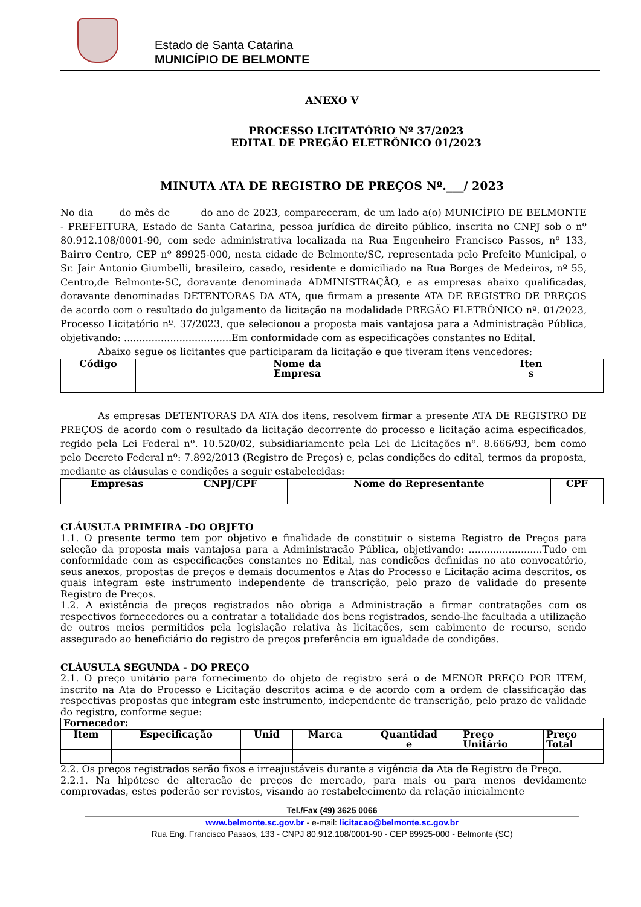Estado de Santa Catarina
MUNICÍPIO DE BELMONTE
ANEXO V
PROCESSO LICITATÓRIO Nº 37/2023
EDITAL DE PREGÃO ELETRÔNICO 01/2023
MINUTA ATA DE REGISTRO DE PREÇOS Nº.___/ 2023
No dia ____ do mês de _____ do ano de 2023, compareceram, de um lado a(o) MUNICÍPIO DE BELMONTE - PREFEITURA, Estado de Santa Catarina, pessoa jurídica de direito público, inscrita no CNPJ sob o nº 80.912.108/0001-90, com sede administrativa localizada na Rua Engenheiro Francisco Passos, nº 133, Bairro Centro, CEP nº 89925-000, nesta cidade de Belmonte/SC, representada pelo Prefeito Municipal, o Sr. Jair Antonio Giumbelli, brasileiro, casado, residente e domiciliado na Rua Borges de Medeiros, nº 55, Centro,de Belmonte-SC, doravante denominada ADMINISTRAÇÃO, e as empresas abaixo qualificadas, doravante denominadas DETENTORAS DA ATA, que firmam a presente ATA DE REGISTRO DE PREÇOS de acordo com o resultado do julgamento da licitação na modalidade PREGÃO ELETRÔNICO nº. 01/2023, Processo Licitatório nº. 37/2023, que selecionou a proposta mais vantajosa para a Administração Pública, objetivando: ...................................Em conformidade com as especificações constantes no Edital.
Abaixo segue os licitantes que participaram da licitação e que tiveram itens vencedores:
| Código | Nome da Empresa | Iten s |
| --- | --- | --- |
As empresas DETENTORAS DA ATA dos itens, resolvem firmar a presente ATA DE REGISTRO DE PREÇOS de acordo com o resultado da licitação decorrente do processo e licitação acima especificados, regido pela Lei Federal nº. 10.520/02, subsidiariamente pela Lei de Licitações nº. 8.666/93, bem como pelo Decreto Federal nº: 7.892/2013 (Registro de Preços) e, pelas condições do edital, termos da proposta, mediante as cláusulas e condições a seguir estabelecidas:
| Empresas | CNPJ/CPF | Nome do Representante | CPF |
| --- | --- | --- | --- |
CLÁUSULA PRIMEIRA -DO OBJETO
1.1. O presente termo tem por objetivo e finalidade de constituir o sistema Registro de Preços para seleção da proposta mais vantajosa para a Administração Pública, objetivando: ........................Tudo em conformidade com as especificações constantes no Edital, nas condições definidas no ato convocatório, seus anexos, propostas de preços e demais documentos e Atas do Processo e Licitação acima descritos, os quais integram este instrumento independente de transcrição, pelo prazo de validade do presente Registro de Preços.
1.2. A existência de preços registrados não obriga a Administração a firmar contratações com os respectivos fornecedores ou a contratar a totalidade dos bens registrados, sendo-lhe facultada a utilização de outros meios permitidos pela legislação relativa às licitações, sem cabimento de recurso, sendo assegurado ao beneficiário do registro de preços preferência em igualdade de condições.
CLÁUSULA SEGUNDA - DO PREÇO
2.1. O preço unitário para fornecimento do objeto de registro será o de MENOR PREÇO POR ITEM, inscrito na Ata do Processo e Licitação descritos acima e de acordo com a ordem de classificação das respectivas propostas que integram este instrumento, independente de transcrição, pelo prazo de validade do registro, conforme segue:
| Fornecedor: | | | | | | |
| --- | --- | --- | --- | --- | --- | --- |
| Item | Especificação | Unid | Marca | Quantidad e | Preço Unitário | Preço Total |
2.2. Os preços registrados serão fixos e irreajustáveis durante a vigência da Ata de Registro de Preço.
2.2.1. Na hipótese de alteração de preços de mercado, para mais ou para menos devidamente comprovadas, estes poderão ser revistos, visando ao restabelecimento da relação inicialmente
Tel./Fax (49) 3625 0066
www.belmonte.sc.gov.br - e-mail: licitacao@belmonte.sc.gov.br
Rua Eng. Francisco Passos, 133 - CNPJ 80.912.108/0001-90 - CEP 89925-000 - Belmonte (SC)